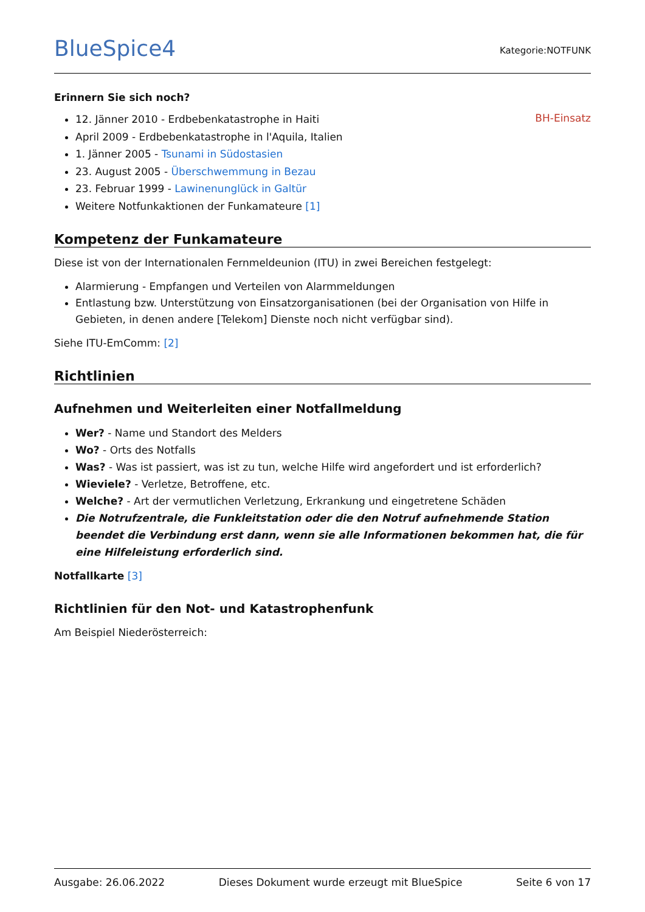BlueSpice4
Kategorie:NOTFUNK
Erinnern Sie sich noch?
BH-Einsatz
12. Jänner 2010 - Erdbebenkatastrophe in Haiti
April 2009 - Erdbebenkatastrophe in l'Aquila, Italien
1. Jänner 2005 - Tsunami in Südostasien
23. August 2005 - Überschwemmung in Bezau
23. Februar 1999 - Lawinenunglück in Galtür
Weitere Notfunkaktionen der Funkamateure [1]
Kompetenz der Funkamateure
Diese ist von der Internationalen Fernmeldeunion (ITU) in zwei Bereichen festgelegt:
Alarmierung - Empfangen und Verteilen von Alarmmeldungen
Entlastung bzw. Unterstützung von Einsatzorganisationen (bei der Organisation von Hilfe in Gebieten, in denen andere [Telekom] Dienste noch nicht verfügbar sind).
Siehe ITU-EmComm: [2]
Richtlinien
Aufnehmen und Weiterleiten einer Notfallmeldung
Wer? - Name und Standort des Melders
Wo? - Orts des Notfalls
Was? - Was ist passiert, was ist zu tun, welche Hilfe wird angefordert und ist erforderlich?
Wieviele? - Verletze, Betroffene, etc.
Welche? - Art der vermutlichen Verletzung, Erkrankung und eingetretene Schäden
Die Notrufzentrale, die Funkleitstation oder die den Notruf aufnehmende Station beendet die Verbindung erst dann, wenn sie alle Informationen bekommen hat, die für eine Hilfeleistung erforderlich sind.
Notfallkarte [3]
Richtlinien für den Not- und Katastrophenfunk
Am Beispiel Niederösterreich:
Ausgabe: 26.06.2022 Dieses Dokument wurde erzeugt mit BlueSpice Seite 6 von 17